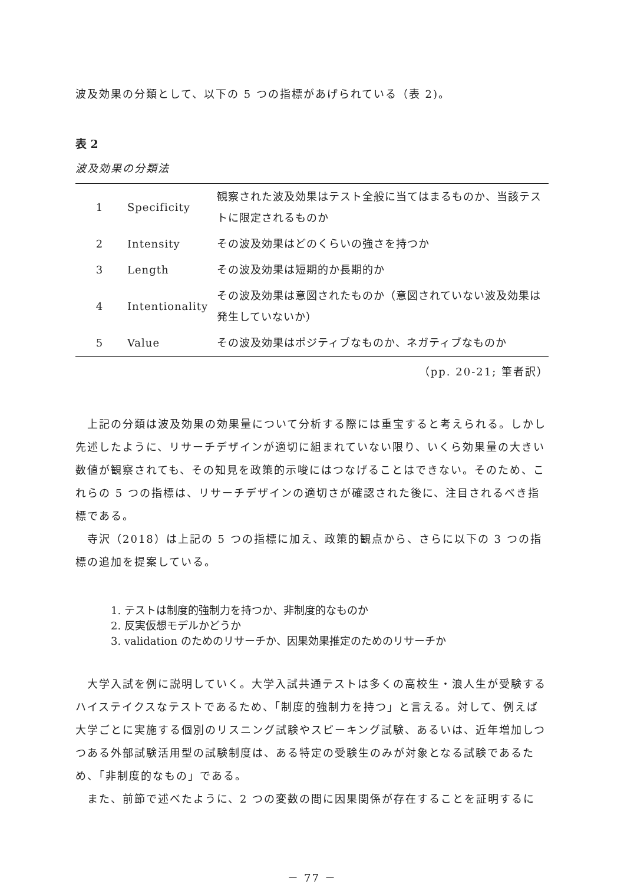波及効果の分類として、以下の 5 つの指標があげられている（表 2)。
表 2
波及効果の分類法
| 1 | Specificity | 観察された波及効果はテスト全般に当てはまるものか、当該テストに限定されるものか |
| 2 | Intensity | その波及効果はどのくらいの強さを持つか |
| 3 | Length | その波及効果は短期的か長期的か |
| 4 | Intentionality | その波及効果は意図されたものか（意図されていない波及効果は発生していないか） |
| 5 | Value | その波及効果はポジティブなものか、ネガティブなものか |
（pp. 20-21; 筆者訳）
上記の分類は波及効果の効果量について分析する際には重宝すると考えられる。しかし先述したように、リサーチデザインが適切に組まれていない限り、いくら効果量の大きい数値が観察されても、その知見を政策的示唆にはつなげることはできない。そのため、これらの 5 つの指標は、リサーチデザインの適切さが確認された後に、注目されるべき指標である。
寺沢（2018）は上記の 5 つの指標に加え、政策的観点から、さらに以下の 3 つの指標の追加を提案している。
1. テストは制度的強制力を持つか、非制度的なものか
2. 反実仮想モデルかどうか
3. validation のためのリサーチか、因果効果推定のためのリサーチか
大学入試を例に説明していく。大学入試共通テストは多くの高校生・浪人生が受験するハイステイクスなテストであるため、「制度的強制力を持つ」と言える。対して、例えば大学ごとに実施する個別のリスニング試験やスピーキング試験、あるいは、近年増加しつつある外部試験活用型の試験制度は、ある特定の受験生のみが対象となる試験であるため、「非制度的なもの」である。
また、前節で述べたように、2 つの変数の間に因果関係が存在することを証明するに
－ 77 －